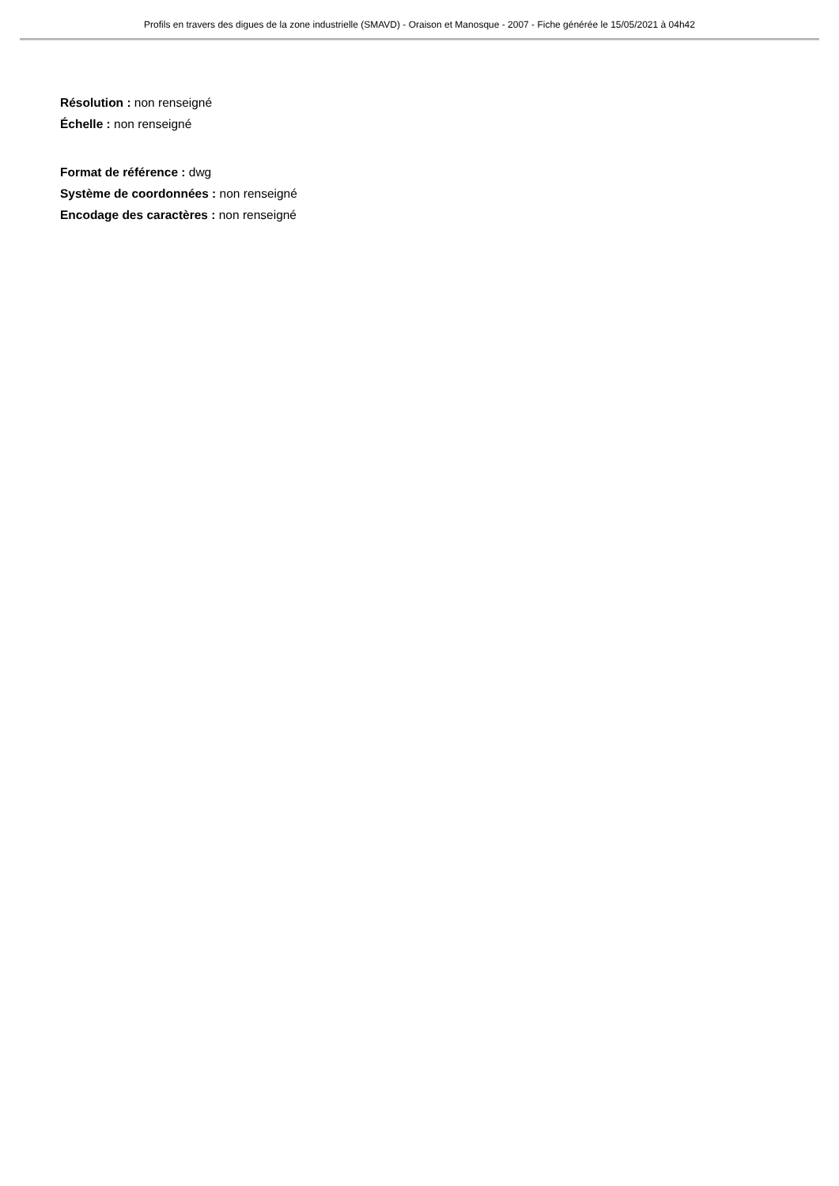Profils en travers des digues de la zone industrielle (SMAVD) - Oraison et Manosque - 2007 - Fiche générée le 15/05/2021 à 04h42
Résolution : non renseigné
Échelle : non renseigné
Format de référence : dwg
Système de coordonnées : non renseigné
Encodage des caractères : non renseigné